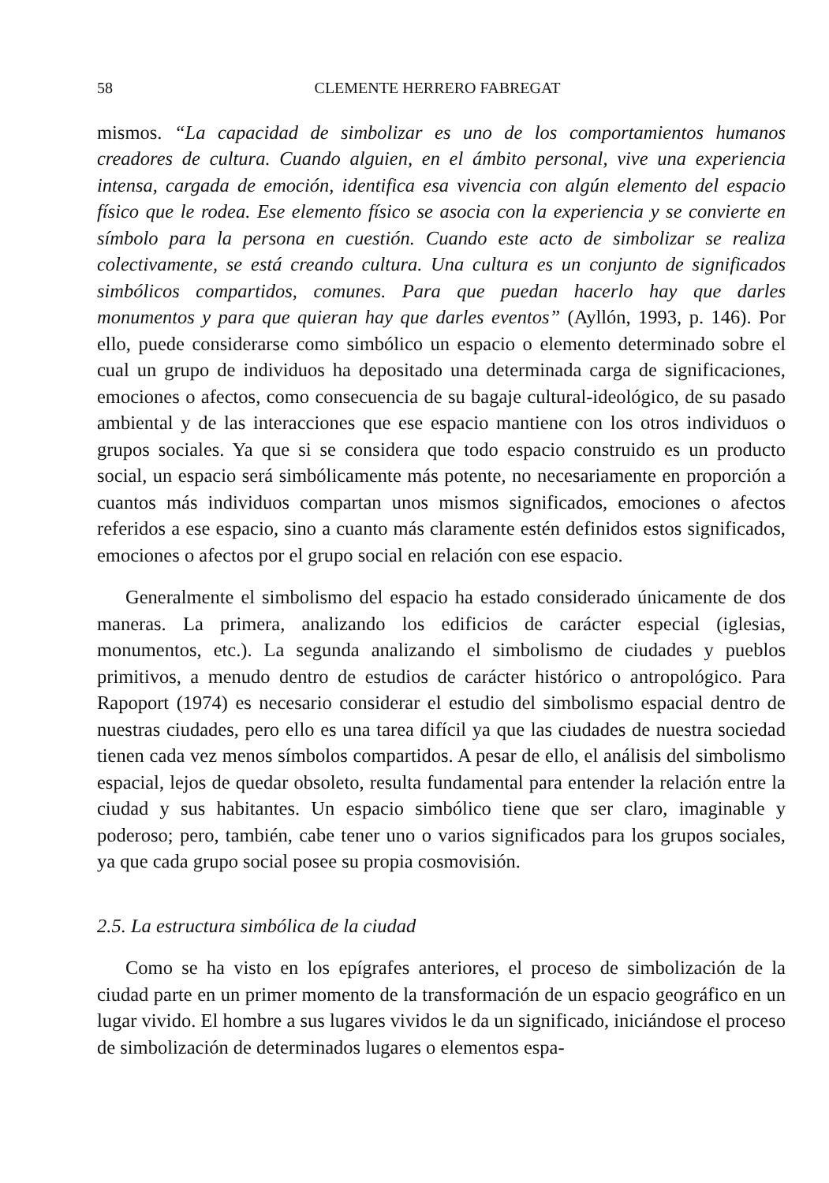58 CLEMENTE HERRERO FABREGAT
mismos. “La capacidad de simbolizar es uno de los comportamientos humanos creadores de cultura. Cuando alguien, en el ámbito personal, vive una experiencia intensa, cargada de emoción, identifica esa vivencia con algún elemento del espacio físico que le rodea. Ese elemento físico se asocia con la experiencia y se convierte en símbolo para la persona en cuestión. Cuando este acto de simbolizar se realiza colectivamente, se está creando cultura. Una cultura es un conjunto de significados simbólicos compartidos, comunes. Para que puedan hacerlo hay que darles monumentos y para que quieran hay que darles eventos” (Ayllón, 1993, p. 146). Por ello, puede considerarse como simbólico un espacio o elemento determinado sobre el cual un grupo de individuos ha depositado una determinada carga de significaciones, emociones o afectos, como consecuencia de su bagaje cultural-ideológico, de su pasado ambiental y de las interacciones que ese espacio mantiene con los otros individuos o grupos sociales. Ya que si se considera que todo espacio construido es un producto social, un espacio será simbólicamente más potente, no necesariamente en proporción a cuantos más individuos compartan unos mismos significados, emociones o afectos referidos a ese espacio, sino a cuanto más claramente estén definidos estos significados, emociones o afectos por el grupo social en relación con ese espacio.
Generalmente el simbolismo del espacio ha estado considerado únicamente de dos maneras. La primera, analizando los edificios de carácter especial (iglesias, monumentos, etc.). La segunda analizando el simbolismo de ciudades y pueblos primitivos, a menudo dentro de estudios de carácter histórico o antropológico. Para Rapoport (1974) es necesario considerar el estudio del simbolismo espacial dentro de nuestras ciudades, pero ello es una tarea difícil ya que las ciudades de nuestra sociedad tienen cada vez menos símbolos compartidos. A pesar de ello, el análisis del simbolismo espacial, lejos de quedar obsoleto, resulta fundamental para entender la relación entre la ciudad y sus habitantes. Un espacio simbólico tiene que ser claro, imaginable y poderoso; pero, también, cabe tener uno o varios significados para los grupos sociales, ya que cada grupo social posee su propia cosmovisión.
2.5. La estructura simbólica de la ciudad
Como se ha visto en los epígrafes anteriores, el proceso de simbolización de la ciudad parte en un primer momento de la transformación de un espacio geográfico en un lugar vivido. El hombre a sus lugares vividos le da un significado, iniciándose el proceso de simbolización de determinados lugares o elementos espa-